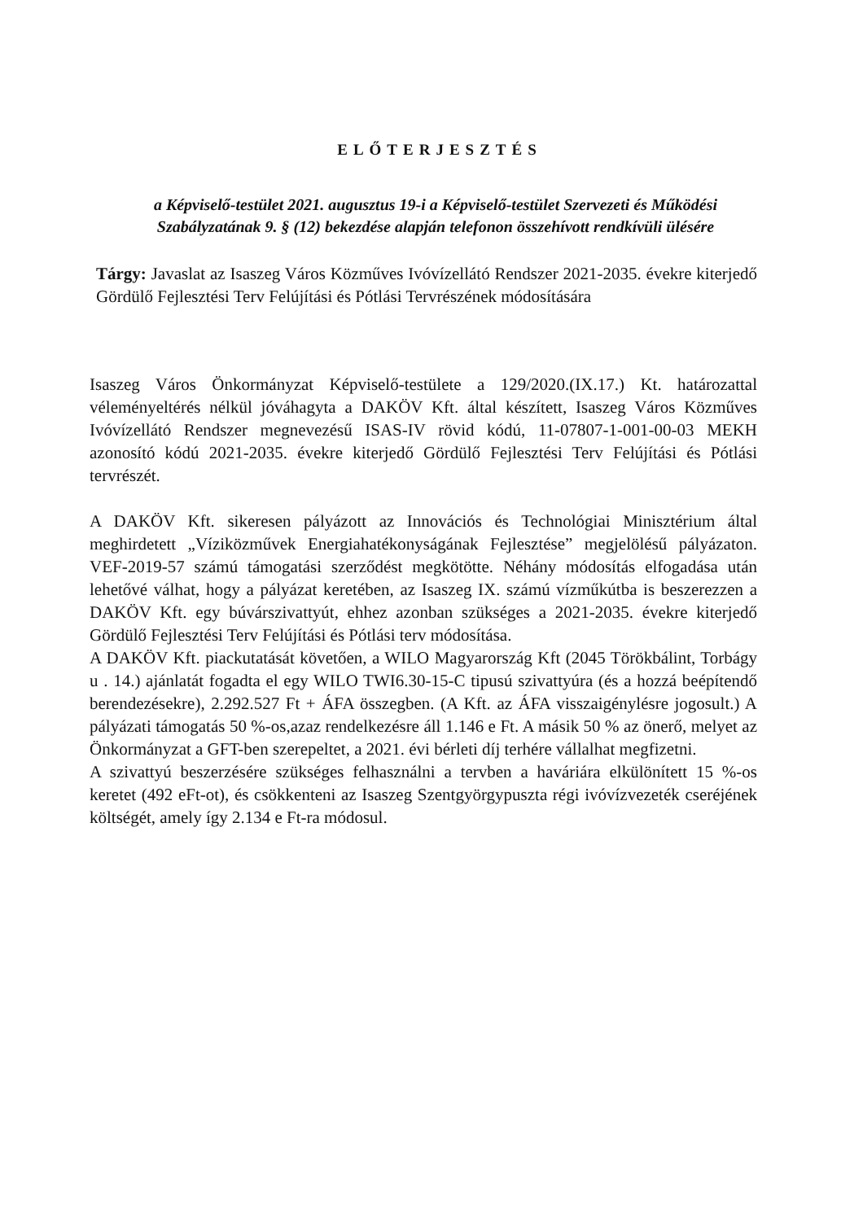ELŐTERJESZTÉS
a Képviselő-testület 2021. augusztus 19-i a Képviselő-testület Szervezeti és Működési Szabályzatának 9. § (12) bekezdése alapján telefonon összehívott rendkívüli ülésére
Tárgy: Javaslat az Isaszeg Város Közműves Ivóvízellátó Rendszer 2021-2035. évekre kiterjedő Gördülő Fejlesztési Terv Felújítási és Pótlási Tervrészének módosítására
Isaszeg Város Önkormányzat Képviselő-testülete a 129/2020.(IX.17.) Kt. határozattal véleményeltérés nélkül jóváhagyta a DAKÖV Kft. által készített, Isaszeg Város Közműves Ivóvízellátó Rendszer megnevezésű ISAS-IV rövid kódú, 11-07807-1-001-00-03 MEKH azonosító kódú 2021-2035. évekre kiterjedő Gördülő Fejlesztési Terv Felújítási és Pótlási tervrészét.
A DAKÖV Kft. sikeresen pályázott az Innovációs és Technológiai Minisztérium által meghirdetett „Víziközművek Energiahatékonyságának Fejlesztése” megjelölésű pályázaton. VEF-2019-57 számú támogatási szerződést megkötötte. Néhány módosítás elfogadása után lehetővé válhat, hogy a pályázat keretében, az Isaszeg IX. számú vízműkútba is beszerezzen a DAKÖV Kft. egy búvárszivattyút, ehhez azonban szükséges a 2021-2035. évekre kiterjedő Gördülő Fejlesztési Terv Felújítási és Pótlási terv módosítása.
A DAKÖV Kft. piackutatását követően, a WILO Magyarország Kft (2045 Törökbálint, Torbágy u . 14.) ajánlatát fogadta el egy WILO TWI6.30-15-C tipusú szivattyúra (és a hozzá beépítendő berendezésekre), 2.292.527 Ft + ÁFA összegben. (A Kft. az ÁFA visszaigénylésre jogosult.) A pályázati támogatás 50 %-os,azaz rendelkezésre áll 1.146 e Ft. A másik 50 % az önerő, melyet az Önkormányzat a GFT-ben szerepeltet, a 2021. évi bérleti díj terhére vállalhat megfizetni.
A szivattyú beszerzésére szükséges felhasználni a tervben a haváriára elkülönített 15 %-os keretet (492 eFt-ot), és csökkenteni az Isaszeg Szentgyörgypuszta régi ivóvízvezeték cseréjének költségét, amely így 2.134 e Ft-ra módosul.